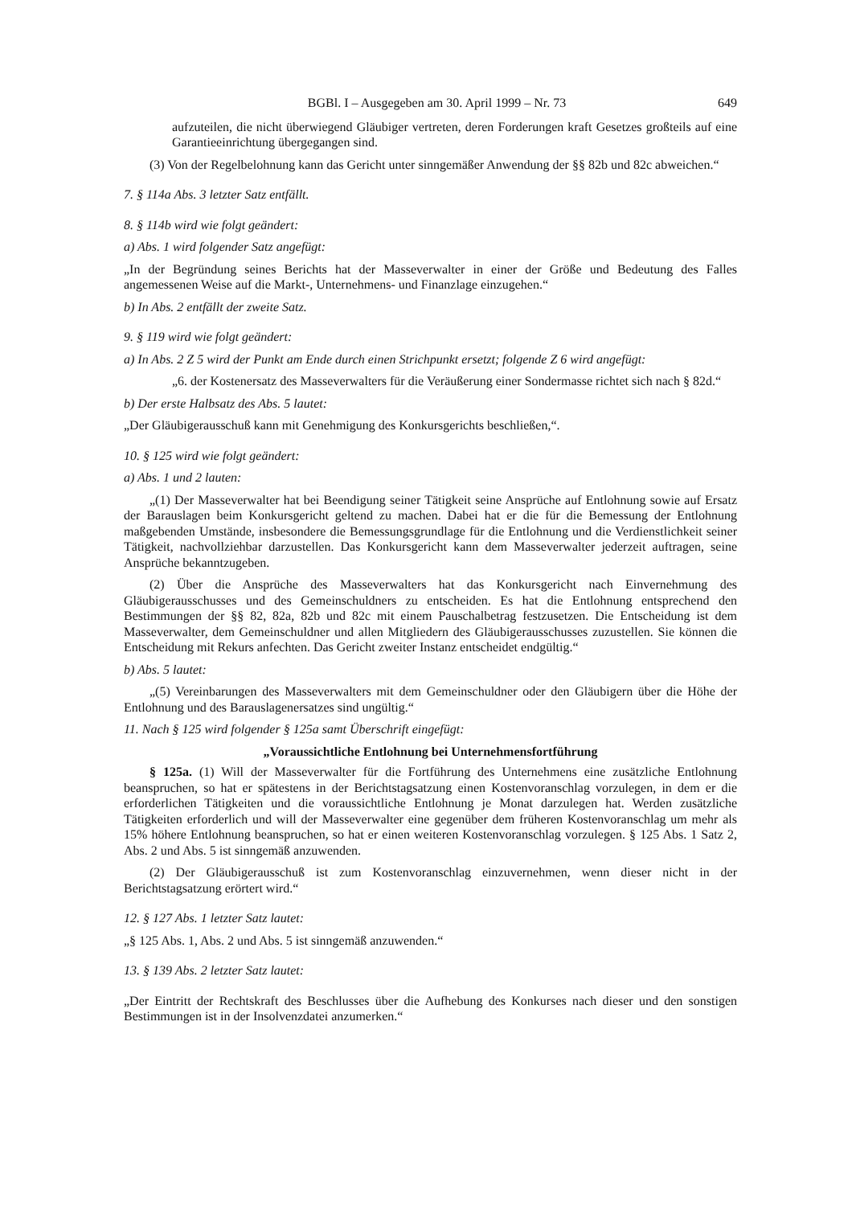BGBl. I – Ausgegeben am 30. April 1999 – Nr. 73 649
aufzuteilen, die nicht überwiegend Gläubiger vertreten, deren Forderungen kraft Gesetzes großteils auf eine Garantieeinrichtung übergegangen sind.
(3) Von der Regelbelohnung kann das Gericht unter sinngemäßer Anwendung der §§ 82b und 82c abweichen.“
7. § 114a Abs. 3 letzter Satz entfällt.
8. § 114b wird wie folgt geändert:
a) Abs. 1 wird folgender Satz angefügt:
„In der Begründung seines Berichts hat der Masseverwalter in einer der Größe und Bedeutung des Falles angemessenen Weise auf die Markt-, Unternehmens- und Finanzlage einzugehen.“
b) In Abs. 2 entfällt der zweite Satz.
9. § 119 wird wie folgt geändert:
a) In Abs. 2 Z 5 wird der Punkt am Ende durch einen Strichpunkt ersetzt; folgende Z 6 wird angefügt:
„6. der Kostenersatz des Masseverwalters für die Veräußerung einer Sondermasse richtet sich nach § 82d.“
b) Der erste Halbsatz des Abs. 5 lautet:
„Der Gläubigerausschuß kann mit Genehmigung des Konkursgerichts beschließen,“.
10. § 125 wird wie folgt geändert:
a) Abs. 1 und 2 lauten:
„(1) Der Masseverwalter hat bei Beendigung seiner Tätigkeit seine Ansprüche auf Entlohnung sowie auf Ersatz der Barauslagen beim Konkursgericht geltend zu machen. Dabei hat er die für die Bemessung der Entlohnung maßgebenden Umstände, insbesondere die Bemessungsgrundlage für die Entlohnung und die Verdienstlichkeit seiner Tätigkeit, nachvollziehbar darzustellen. Das Konkursgericht kann dem Masseverwalter jederzeit auftragen, seine Ansprüche bekanntzugeben.
(2) Über die Ansprüche des Masseverwalters hat das Konkursgericht nach Einvernehmung des Gläubigerausschusses und des Gemeinschuldners zu entscheiden. Es hat die Entlohnung entsprechend den Bestimmungen der §§ 82, 82a, 82b und 82c mit einem Pauschalbetrag festzusetzen. Die Entscheidung ist dem Masseverwalter, dem Gemeinschuldner und allen Mitgliedern des Gläubigerausschusses zuzustellen. Sie können die Entscheidung mit Rekurs anfechten. Das Gericht zweiter Instanz entscheidet endgültig.“
b) Abs. 5 lautet:
„(5) Vereinbarungen des Masseverwalters mit dem Gemeinschuldner oder den Gläubigern über die Höhe der Entlohnung und des Barauslagenersatzes sind ungültig.“
11. Nach § 125 wird folgender § 125a samt Überschrift eingefügt:
„Voraussichtliche Entlohnung bei Unternehmensfortführung
§ 125a. (1) Will der Masseverwalter für die Fortführung des Unternehmens eine zusätzliche Entlohnung beanspruchen, so hat er spätestens in der Berichtstagsatzung einen Kostenvoranschlag vorzulegen, in dem er die erforderlichen Tätigkeiten und die voraussichtliche Entlohnung je Monat darzulegen hat. Werden zusätzliche Tätigkeiten erforderlich und will der Masseverwalter eine gegenüber dem früheren Kostenvoranschlag um mehr als 15% höhere Entlohnung beanspruchen, so hat er einen weiteren Kostenvoranschlag vorzulegen. § 125 Abs. 1 Satz 2, Abs. 2 und Abs. 5 ist sinngemäß anzuwenden.
(2) Der Gläubigerausschuß ist zum Kostenvoranschlag einzuvernehmen, wenn dieser nicht in der Berichtstagsatzung erörtert wird.“
12. § 127 Abs. 1 letzter Satz lautet:
„§ 125 Abs. 1, Abs. 2 und Abs. 5 ist sinngemäß anzuwenden.“
13. § 139 Abs. 2 letzter Satz lautet:
„Der Eintritt der Rechtskraft des Beschlusses über die Aufhebung des Konkurses nach dieser und den sonstigen Bestimmungen ist in der Insolvenzdatei anzumerken.“